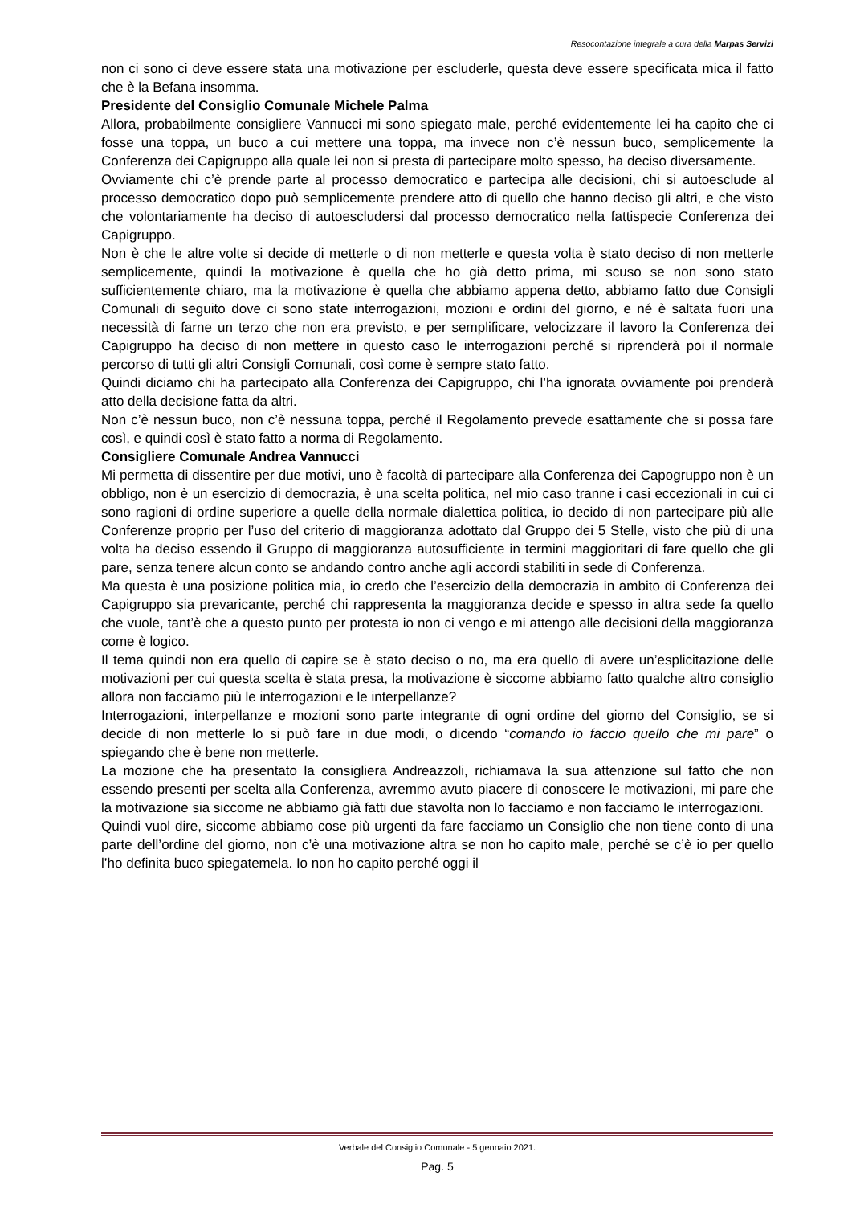Resocontazione integrale a cura della Marpas Servizi
non ci sono ci deve essere stata una motivazione per escluderle, questa deve essere specificata mica il fatto che è la Befana insomma.
Presidente del Consiglio Comunale Michele Palma
Allora, probabilmente consigliere Vannucci mi sono spiegato male, perché evidentemente lei ha capito che ci fosse una toppa, un buco a cui mettere una toppa, ma invece non c’è nessun buco, semplicemente la Conferenza dei Capigruppo alla quale lei non si presta di partecipare molto spesso, ha deciso diversamente.
Ovviamente chi c’è prende parte al processo democratico e partecipa alle decisioni, chi si autoesclude al processo democratico dopo può semplicemente prendere atto di quello che hanno deciso gli altri, e che visto che volontariamente ha deciso di autoescludersi dal processo democratico nella fattispecie Conferenza dei Capigruppo.
Non è che le altre volte si decide di metterle o di non metterle e questa volta è stato deciso di non metterle semplicemente, quindi la motivazione è quella che ho già detto prima, mi scuso se non sono stato sufficientemente chiaro, ma la motivazione è quella che abbiamo appena detto, abbiamo fatto due Consigli Comunali di seguito dove ci sono state interrogazioni, mozioni e ordini del giorno, e né è saltata fuori una necessità di farne un terzo che non era previsto, e per semplificare, velocizzare il lavoro la Conferenza dei Capigruppo ha deciso di non mettere in questo caso le interrogazioni perché si riprenderà poi il normale percorso di tutti gli altri Consigli Comunali, così come è sempre stato fatto.
Quindi diciamo chi ha partecipato alla Conferenza dei Capigruppo, chi l’ha ignorata ovviamente poi prenderà atto della decisione fatta da altri.
Non c’è nessun buco, non c’è nessuna toppa, perché il Regolamento prevede esattamente che si possa fare così, e quindi così è stato fatto a norma di Regolamento.
Consigliere Comunale Andrea Vannucci
Mi permetta di dissentire per due motivi, uno è facoltà di partecipare alla Conferenza dei Capogruppo non è un obbligo, non è un esercizio di democrazia, è una scelta politica, nel mio caso tranne i casi eccezionali in cui ci sono ragioni di ordine superiore a quelle della normale dialettica politica, io decido di non partecipare più alle Conferenze proprio per l’uso del criterio di maggioranza adottato dal Gruppo dei 5 Stelle, visto che più di una volta ha deciso essendo il Gruppo di maggioranza autosufficiente in termini maggioritari di fare quello che gli pare, senza tenere alcun conto se andando contro anche agli accordi stabiliti in sede di Conferenza.
Ma questa è una posizione politica mia, io credo che l’esercizio della democrazia in ambito di Conferenza dei Capigruppo sia prevaricante, perché chi rappresenta la maggioranza decide e spesso in altra sede fa quello che vuole, tant’è che a questo punto per protesta io non ci vengo e mi attengo alle decisioni della maggioranza come è logico.
Il tema quindi non era quello di capire se è stato deciso o no, ma era quello di avere un’esplicitazione delle motivazioni per cui questa scelta è stata presa, la motivazione è siccome abbiamo fatto qualche altro consiglio allora non facciamo più le interrogazioni e le interpellanze?
Interrogazioni, interpellanze e mozioni sono parte integrante di ogni ordine del giorno del Consiglio, se si decide di non metterle lo si può fare in due modi, o dicendo “comando io faccio quello che mi pare” o spiegando che è bene non metterle.
La mozione che ha presentato la consigliera Andreazzoli, richiamava la sua attenzione sul fatto che non essendo presenti per scelta alla Conferenza, avremmo avuto piacere di conoscere le motivazioni, mi pare che la motivazione sia siccome ne abbiamo già fatti due stavolta non lo facciamo e non facciamo le interrogazioni.
Quindi vuol dire, siccome abbiamo cose più urgenti da fare facciamo un Consiglio che non tiene conto di una parte dell’ordine del giorno, non c’è una motivazione altra se non ho capito male, perché se c’è io per quello l’ho definita buco spiegatemela. Io non ho capito perché oggi il
Verbale del Consiglio Comunale - 5 gennaio 2021.
Pag. 5